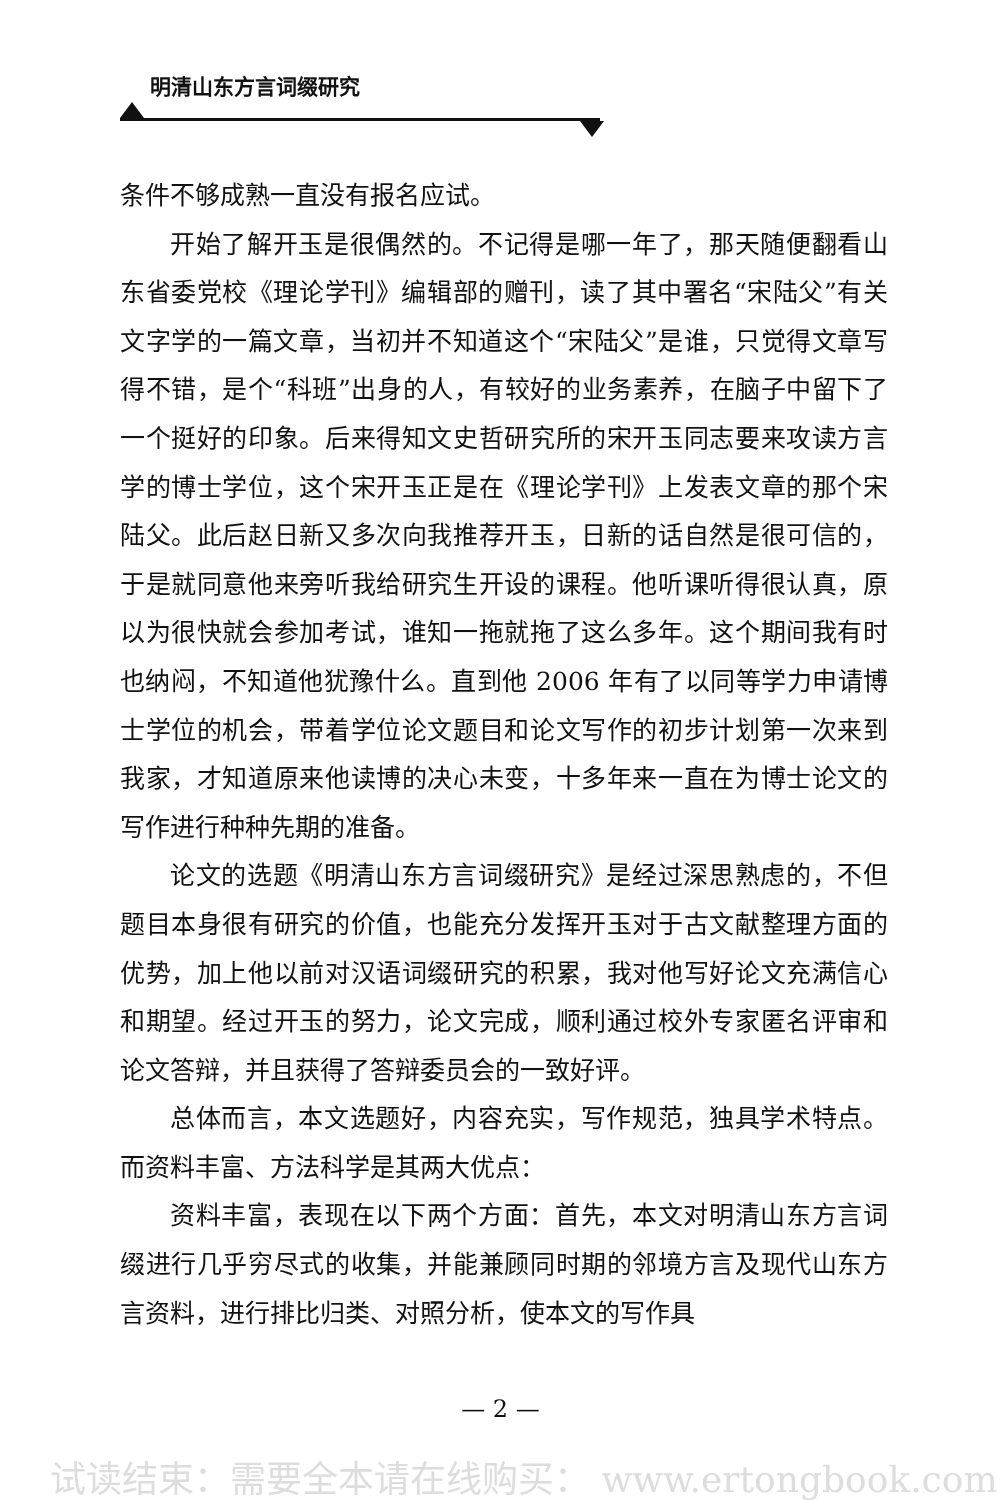明清山东方言词缀研究
条件不够成熟一直没有报名应试。
开始了解开玉是很偶然的。不记得是哪一年了，那天随便翻看山东省委党校《理论学刊》编辑部的赠刊，读了其中署名“宋陆父”有关文字学的一篇文章，当初并不知道这个“宋陆父”是谁，只觉得文章写得不错，是个“科班”出身的人，有较好的业务素养，在脑子中留下了一个挺好的印象。后来得知文史哲研究所的宋开玉同志要来攻读方言学的博士学位，这个宋开玉正是在《理论学刊》上发表文章的那个宋陆父。此后赵日新又多次向我推荐开玉，日新的话自然是很可信的，于是就同意他来旁听我给研究生开设的课程。他听课听得很认真，原以为很快就会参加考试，谁知一拖就拖了这么多年。这个期间我有时也纳闷，不知道他犹豫什么。直到他 2006 年有了以同等学力申请博士学位的机会，带着学位论文题目和论文写作的初步计划第一次来到我家，才知道原来他读博的决心未变，十多年来一直在为博士论文的写作进行种种先期的准备。
论文的选题《明清山东方言词缀研究》是经过深思熟虑的，不但题目本身很有研究的价值，也能充分发挥开玉对于古文献整理方面的优势，加上他以前对汉语词缀研究的积累，我对他写好论文充满信心和期望。经过开玉的努力，论文完成，顺利通过校外专家匿名评审和论文答辩，并且获得了答辩委员会的一致好评。
总体而言，本文选题好，内容充实，写作规范，独具学术特点。而资料丰富、方法科学是其两大优点：
资料丰富，表现在以下两个方面：首先，本文对明清山东方言词缀进行几乎穷尽式的收集，并能兼顾同时期的邻境方言及现代山东方言资料，进行排比归类、对照分析，使本文的写作具
— 2 —
试读结束：需要全本请在线购买： www.ertongbook.com